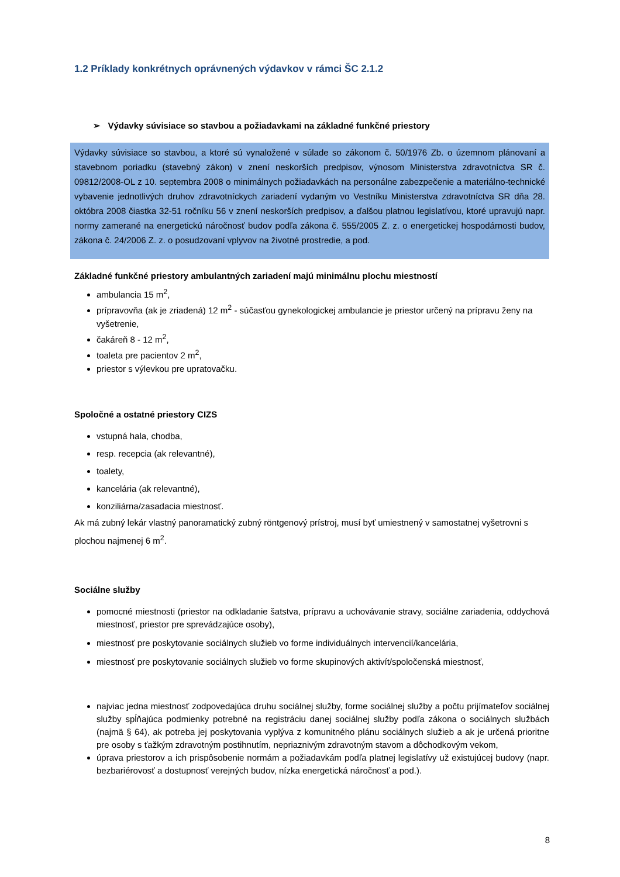1.2 Príklady konkrétnych oprávnených výdavkov v rámci ŠC 2.1.2
➢ Výdavky súvisiace so stavbou a požiadavkami na základné funkčné priestory
Výdavky súvisiace so stavbou, a ktoré sú vynaložené v súlade so zákonom č. 50/1976 Zb. o územnom plánovaní a stavebnom poriadku (stavebný zákon) v znení neskorších predpisov, výnosom Ministerstva zdravotníctva SR č. 09812/2008-OL z 10. septembra 2008 o minimálnych požiadavkách na personálne zabezpečenie a materiálno-technické vybavenie jednotlivých druhov zdravotníckych zariadení vydaným vo Vestníku Ministerstva zdravotníctva SR dňa 28. októbra 2008 čiastka 32-51 ročníku 56 v znení neskorších predpisov, a ďalšou platnou legislatívou, ktoré upravujú napr. normy zamerané na energetickú náročnosť budov podľa zákona č. 555/2005 Z. z. o energetickej hospodárnosti budov, zákona č. 24/2006 Z. z. o posudzovaní vplyvov na životné prostredie, a pod.
Základné funkčné priestory ambulantných zariadení majú minimálnu plochu miestností
ambulancia 15 m<sup>2</sup>,
prípravovňa (ak je zriadená) 12 m<sup>2</sup> - súčasťou gynekologickej ambulancie je priestor určený na prípravu ženy na vyšetrenie,
čakáreň 8 - 12 m<sup>2</sup>,
toaleta pre pacientov 2 m<sup>2</sup>,
priestor s výlevkou pre upratovačku.
Spoločné a ostatné priestory CIZS
vstupná hala, chodba,
resp. recepcia (ak relevantné),
toalety,
kancelária (ak relevantné),
konziliárna/zasadacia miestnosť.
Ak má zubný lekár vlastný panoramatický zubný röntgenový prístroj, musí byť umiestnený v samostatnej vyšetrovni s plochou najmenej 6 m<sup>2</sup>.
Sociálne služby
pomocné miestnosti (priestor na odkladanie šatstva, prípravu a uchovávanie stravy, sociálne zariadenia, oddychová miestnosť, priestor pre sprevádzajúce osoby),
miestnosť pre poskytovanie sociálnych služieb vo forme individuálnych intervencií/kancelária,
miestnosť pre poskytovanie sociálnych služieb vo forme skupinových aktivít/spoločenská miestnosť,
najviac jedna miestnosť zodpovedajúca druhu sociálnej služby, forme sociálnej služby a počtu prijímateľov sociálnej služby spĺňajúca podmienky potrebné na registráciu danej sociálnej služby podľa zákona o sociálnych službách (najmä § 64), ak potreba jej poskytovania vyplýva z komunitného plánu sociálnych služieb a ak je určená prioritne pre osoby s ťažkým zdravotným postihnutím, nepriaznivým zdravotným stavom a dôchodkovým vekom,
úprava priestorov a ich prispôsobenie normám a požiadavkám podľa platnej legislatívy už existujúcej budovy (napr. bezbariérovosť a dostupnosť verejných budov, nízka energetická náročnosť a pod.).
8